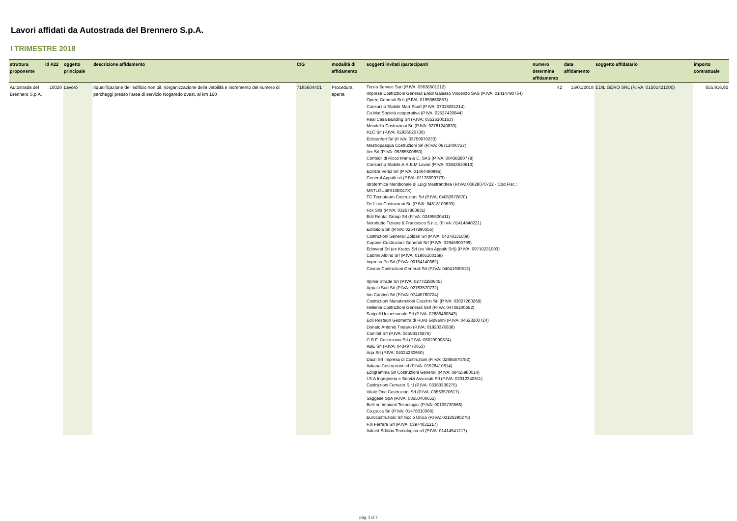Lavori affidati da Autostrada del Brennero S.p.A.
I TRIMESTRE 2018
| struttura proponente | id A22 | oggetto principale | descrizione affidamento | CIG | modalità di affidamento | soggetti invitati /partecipanti | numero determina affidamento | data affidamento | soggetto affidatario | importo contrattuale |
| --- | --- | --- | --- | --- | --- | --- | --- | --- | --- | --- |
| Autostrada del Brennero S.p.A. | 10020 | Lavoro | riqualificazione dell’edificio non oil, riorganizzazione della viabilità e incremento del numero di parcheggi presso l’area di servizio Nogaredo ovest, al km 160 | 7185604401 | Procedura aperta | Tecno Service Surl (P.IVA: 05638501212) Impresa Costruzioni Generali Eredi Galasso Vincenzo SAS (P.IVA: 01414790764) Opere Generali Srls (P.IVA: 01953660857) Consorzio Stabile Marr Scarl (P.IVA: 07318281214) Co.Mat Società cooperativa (P.IVA: 02527420844) Real Casa Building Srl (P.IVA: 03526100163) Mondello Costruzioni Srl (P.IVA: 02761240833) RLC Srl (P.IVA: 02936020730) Edilconfort Srl (P.IVA: 03759970233) Mastropasqua Costruzioni Srl (P.IVA: 06712400727) Iter Srl (P.IVA: 05365500650) Contedil di Ricco Maria & C. SAS (P.IVA: 00438280778) Consorzio Stabile A.R.E.M Lavori (P.IVA: 03843610613) Edilizia Verici Srl (P.IVA: 01404490995) General Appalti srl (P.IVA: 01178090773) Idrotermica Meridionale di Luigi Mastrandrea (P.IVA: 00828070722 - Cod.Fisc.: MSTLGU48S10E047X) TC Tecnoteam Costruzioni Srl (P.IVA: 04082670870) De Lisio Costruzioni Srl (P.IVA: 04518100633) Fox Srls (P.IVA: 03267800831) Edil Rental Group Srl (P.IVA: 02495500411) Nerobutto Tiziano & Francesco S.n.c. (P.IVA: 01414840221) EdilGioia Srl (P.IVA: 02547890356) Costruzioni Generali Zoldan Srl (P.IVA: 04378131009) Capone Costruzioni Generali Srl (P.IVA: 02945900799) Edinvest Srl (ex Kratos Srl (ex Viro Appalti Srl)) (P.IVA: 09710231003) Cabrini Albino Srl (P.IVA: 01905100168) Impresa Po Srl (P.IVA: 00154140362) Cosmo Costruzioni Generali Srl (P.IVA: 04041930613) Irpinia Strade Srl (P.IVA: 02773280645) Appalti Sud Srl (P.IVA: 02763570732) Inn Cantieri Srl (P.IVA: 07445780724) Costruzioni Manutenzioni Cecchin Srl (P.IVA: 03027260268) Hellenia Costruzioni Generali Ssrl (P.IVA: 04736200652) Satipell Unipersonale Srl (P.IVA: 02688480843) Edil Restauri Geometra di Ruvo Giovanni (P.IVA: 04623200724) Donato Antonio Tindaro (P.IVA: 01920370838) Comitel Srl (P.IVA: 04558170876) C.R.F. Costruzioni Srl (P.IVA: 05020990874) ABE Srl (P.IVA: 04349770653) Aqa Srl (P.IVA: 04024230650) Dacri Srl Impresa di Costruzioni (P.IVA: 02865870782) Italiana Costruzioni srl (P.IVA: 01528410614) Edilgramma Srl Costruzioni Generali (P.IVA: 08455980014) I.S.A Ingegneria e Servizi Associati Srl (P.IVA: 02312340611) Costruzioni Ferracin S.r.l (P.IVA: 03383330275) Vitale One Costruzioni Srl (P.IVA: 03563570617) Saggese SpA (P.IVA: 03650400652) Belli srl Impianti Tecnologici (P.IVA: 00105730568) Co.ge.ca Srl (P.IVA: 01478310368) Eurocostruzioni Srl Socio Unico (P.IVA: 02126290275) F.lli Ferrara Srl (P.IVA: 03974031217) Italced Edilizia Tecnologica srl (P.IVA: 01414541217) | 42 | 15/01/2018 | EDIL GERO SRL (P.IVA: 01501421000) | 655.916,92 |
pag. 1 di 7